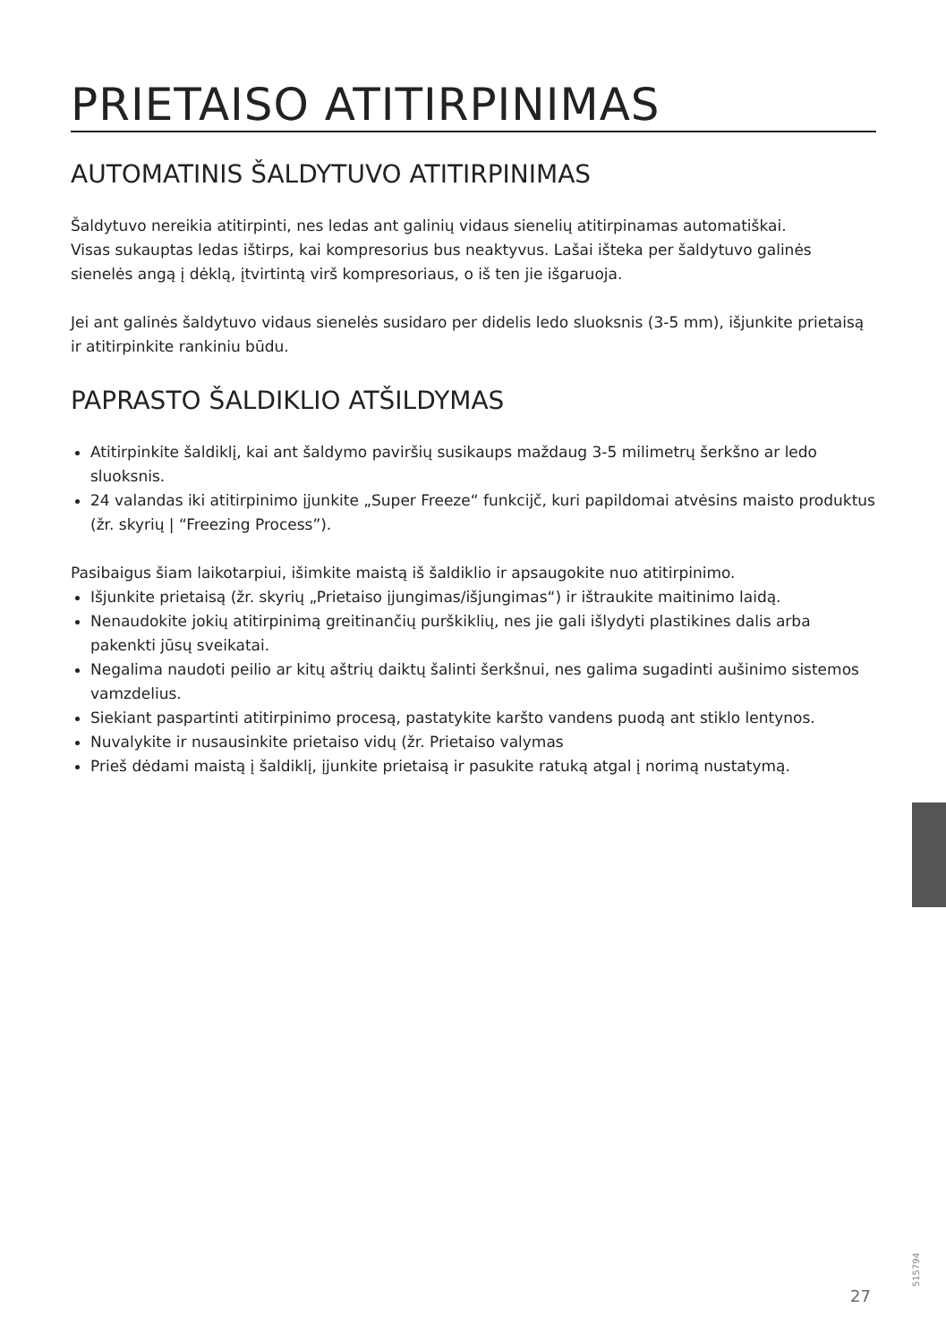PRIETAISO ATITIRPINIMAS
AUTOMATINIS ŠALDYTUVO ATITIRPINIMAS
Šaldytuvo nereikia atitirpinti, nes ledas ant galinių vidaus sienelių atitirpinamas automatiškai.
Visas sukauptas ledas ištirps, kai kompresorius bus neaktyvus. Lašai išteka per šaldytuvo galinės sienelės angą į dėklą, įtvirtintą virš kompresoriaus, o iš ten jie išgaruoja.
Jei ant galinės šaldytuvo vidaus sienelės susidaro per didelis ledo sluoksnis (3-5 mm), išjunkite prietaisą ir atitirpinkite rankiniu būdu.
PAPRASTO ŠALDIKLIO ATŠILDYMAS
Atitirpinkite šaldiklį, kai ant šaldymo paviršių susikaups maždaug 3-5 milimetrų šerkšno ar ledo sluoksnis.
24 valandas iki atitirpinimo įjunkite „Super Freeze“ funkcijč, kuri papildomai atvėsins maisto produktus (žr. skyrių | “Freezing Process”).
Pasibaigus šiam laikotarpiui, išimkite maistą iš šaldiklio ir apsaugokite nuo atitirpinimo.
Išjunkite prietaisą (žr. skyrių „Prietaiso įjungimas/išjungimas“) ir ištraukite maitinimo laidą.
Nenaudokite jokių atitirpinimą greitinančių purškiklių, nes jie gali išlydyti plastikines dalis arba pakenkti jūsų sveikatai.
Negalima naudoti peilio ar kitų aštrių daiktų šalinti šerkšnui, nes galima sugadinti aušinimo sistemos vamzdelius.
Siekiant paspartinti atitirpinimo procesą, pastatykite karšto vandens puodą ant stiklo lentynos.
Nuvalykite ir nusausinkite prietaiso vidų (žr. Prietaiso valymas
Prieš dėdami maistą į šaldiklį, įjunkite prietaisą ir pasukite ratuką atgal į norimą nustatymą.
515794
27